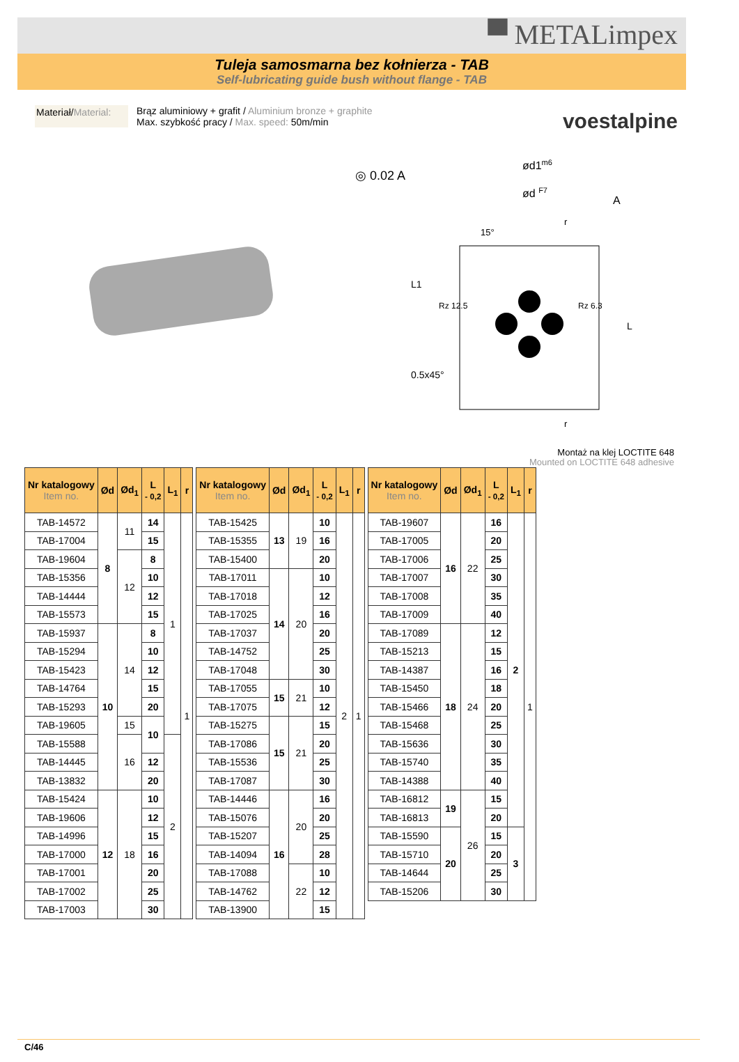▀ METALimpex
Tuleja samosmarna bez kołnierza - TAB
Self-lubricating guide bush without flange - TAB
voestalpine
Materiał/Material:
Brąz aluminiowy + grafit / Aluminium bronze + graphite
Max. szybkość pracy / Max. speed: 50m/min
◎ 0.02 A
ød1m6
ød F7
A
15°
r
r
L1
Rz 12.5
Rz 6.3
0.5x45°
L
Montaż na klej LOCTITE 648
Mounted on LOCTITE 648 adhesive
| Nr katalogowy Item no. | Ød | Ød<sub>1</sub> | L - 0,2 | L<sub>1</sub> | r |
| --- | --- | --- | --- | --- | --- |
| TAB-14572 | 8 | 11 | 14 | 1 | 1 |
| TAB-17004 | | | 15 | | |
| TAB-19604 | | 12 | 8 | | |
| TAB-15356 | | | 10 | | |
| TAB-14444 | | | 12 | | |
| TAB-15573 | | | 15 | | |
| TAB-15937 | 10 | 14 | 8 | | |
| TAB-15294 | | | 10 | | |
| TAB-15423 | | | 12 | | |
| TAB-14764 | | | 15 | | |
| TAB-15293 | | | 20 | | |
| TAB-19605 | | 15 | 10 | | |
| TAB-15588 | | 16 | | 2 | |
| TAB-14445 | | | 12 | | |
| TAB-13832 | | | 20 | | |
| TAB-15424 | 12 | 18 | 10 | | |
| TAB-19606 | | | 12 | | |
| TAB-14996 | | | 15 | | |
| TAB-17000 | | | 16 | | |
| TAB-17001 | | | 20 | | |
| TAB-17002 | | | 25 | | |
| TAB-17003 | | | 30 | | |
| Nr katalogowy Item no. | Ød | Ød<sub>1</sub> | L - 0,2 | L<sub>1</sub> | r |
| --- | --- | --- | --- | --- | --- |
| TAB-15425 | 13 | 19 | 10 | 2 | 1 |
| TAB-15355 | | | 16 | | |
| TAB-15400 | | | 20 | | |
| TAB-17011 | 14 | 20 | 10 | | |
| TAB-17018 | | | 12 | | |
| TAB-17025 | | | 16 | | |
| TAB-17037 | | | 20 | | |
| TAB-14752 | | | 25 | | |
| TAB-17048 | | | 30 | | |
| TAB-17055 | 15 | 21 | 10 | | |
| TAB-17075 | | | 12 | | |
| TAB-15275 | 15 | 21 | 15 | | |
| TAB-17086 | | | 20 | | |
| TAB-15536 | | | 25 | | |
| TAB-17087 | | | 30 | | |
| TAB-14446 | 16 | 20 | 16 | | |
| TAB-15076 | | | 20 | | |
| TAB-15207 | | | 25 | | |
| TAB-14094 | | | 28 | | |
| TAB-17088 | | 22 | 10 | | |
| TAB-14762 | | | 12 | | |
| TAB-13900 | | | 15 | | |
| Nr katalogowy Item no. | Ød | Ød<sub>1</sub> | L - 0,2 | L<sub>1</sub> | r |
| --- | --- | --- | --- | --- | --- |
| TAB-19607 | 16 | 22 | 16 | 2 | 1 |
| TAB-17005 | | | 20 | | |
| TAB-17006 | | | 25 | | |
| TAB-17007 | | | 30 | | |
| TAB-17008 | | | 35 | | |
| TAB-17009 | | | 40 | | |
| TAB-17089 | 18 | 24 | 12 | | |
| TAB-15213 | | | 15 | | |
| TAB-14387 | | | 16 | | |
| TAB-15450 | | | 18 | | |
| TAB-15466 | | | 20 | | |
| TAB-15468 | | | 25 | | |
| TAB-15636 | | | 30 | | |
| TAB-15740 | | | 35 | | |
| TAB-14388 | | | 40 | | |
| TAB-16812 | 19 | 26 | 15 | | |
| TAB-16813 | | | 20 | | |
| TAB-15590 | 20 | | 15 | 3 | |
| TAB-15710 | | | 20 | | |
| TAB-14644 | | | 25 | | |
| TAB-15206 | | | 30 | | |
C/46